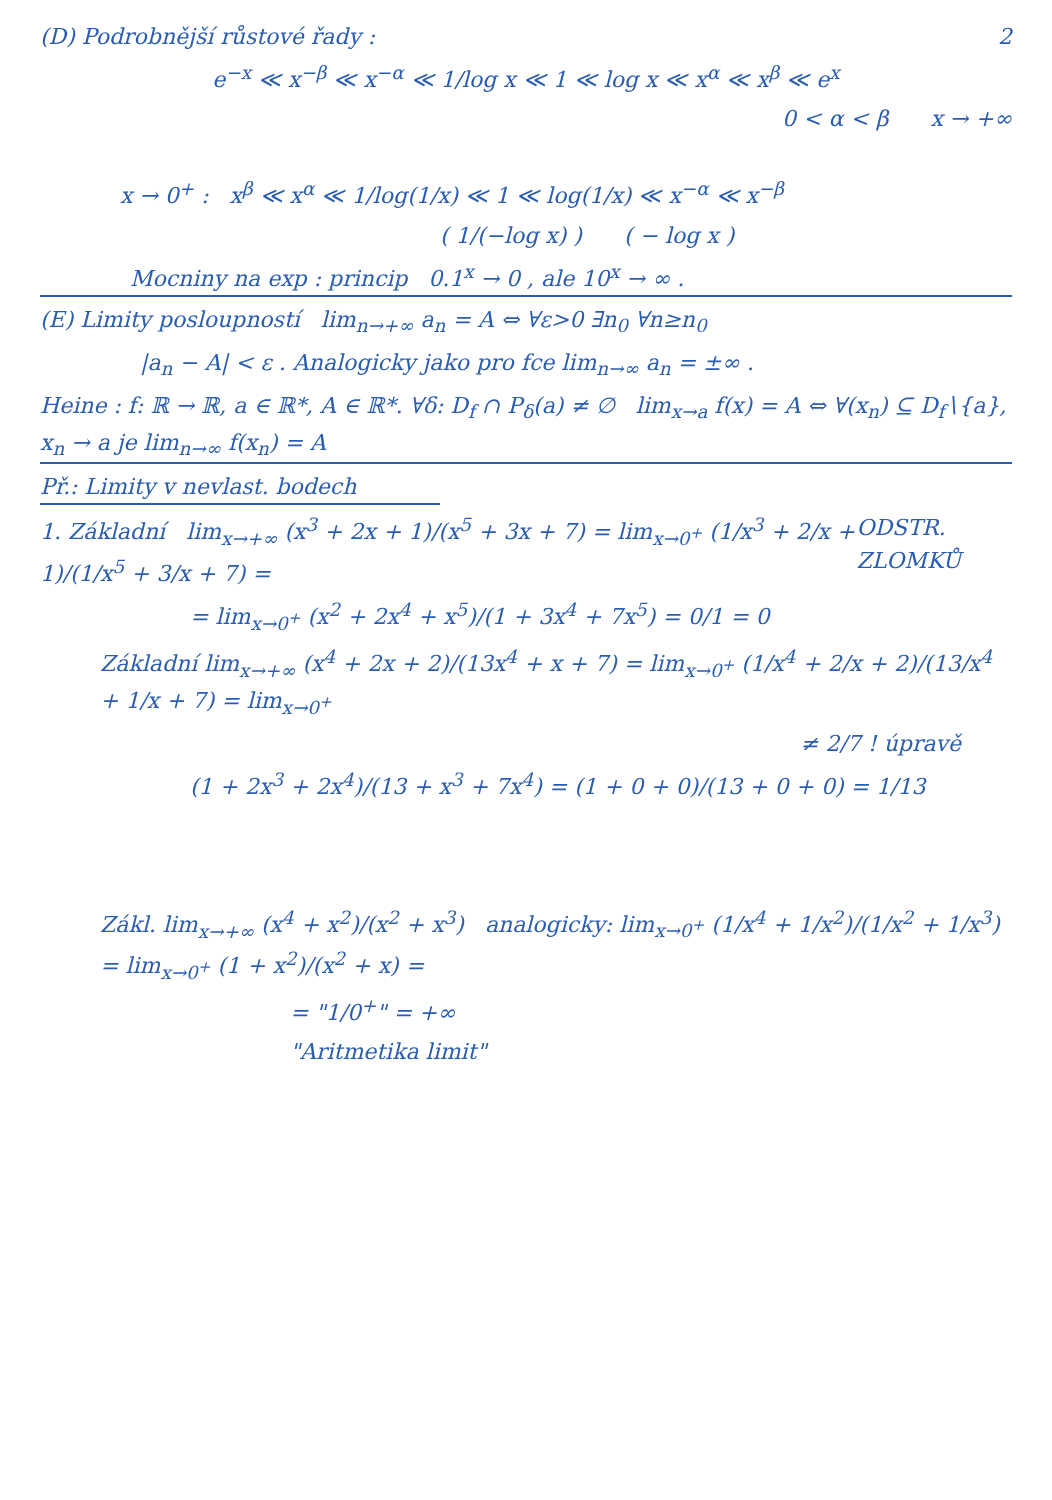(D) Podrobnější růstové řady : 2
e<sup>−x</sup> ≪ x<sup>−β</sup> ≪ x<sup>−α</sup> ≪ 1/log x ≪ 1 ≪ log x ≪ x<sup>α</sup> ≪ x<sup>β</sup> ≪ e<sup>x</sup>
0 < α < β x → +∞
x → 0<sup>+</sup> : x<sup>β</sup> ≪ x<sup>α</sup> ≪ 1/log(1/x) ≪ 1 ≪ log(1/x) ≪ x<sup>−α</sup> ≪ x<sup>−β</sup>
( 1/(−log x) ) ( − log x )
Mocniny na exp : princip 0.1<sup>x</sup> → 0 , ale 10<sup>x</sup> → ∞ .
(E) Limity posloupností lim<sub>n→+∞</sub> a<sub>n</sub> = A ⇔ ∀ε>0 ∃n<sub>0</sub> ∀n≥n<sub>0</sub>
|a<sub>n</sub> − A| < ε . Analogicky jako pro fce lim<sub>n→∞</sub> a<sub>n</sub> = ±∞ .
Heine : f: ℝ → ℝ, a ∈ ℝ*, A ∈ ℝ*. ∀δ: D<sub>f</sub> ∩ P<sub>δ</sub>(a) ≠ ∅ lim<sub>x→a</sub> f(x) = A ⇔ ∀(x<sub>n</sub>) ⊆ D<sub>f</sub>∖{a}, x<sub>n</sub> → a je lim<sub>n→∞</sub> f(x<sub>n</sub>) = A
Př.: Limity v nevlast. bodech
1. Základní lim<sub>x→+∞</sub> (x<sup>3</sup> + 2x + 1)/(x<sup>5</sup> + 3x + 7) = lim<sub>x→0<sup>+</sup></sub> (1/x<sup>3</sup> + 2/x + 1)/(1/x<sup>5</sup> + 3/x + 7) = ODSTR. ZLOMKŮ
= lim<sub>x→0<sup>+</sup></sub> (x<sup>2</sup> + 2x<sup>4</sup> + x<sup>5</sup>)/(1 + 3x<sup>4</sup> + 7x<sup>5</sup>) = 0/1 = 0
Základní lim<sub>x→+∞</sub> (x<sup>4</sup> + 2x + 2)/(13x<sup>4</sup> + x + 7) = lim<sub>x→0<sup>+</sup></sub> (1/x<sup>4</sup> + 2/x + 2)/(13/x<sup>4</sup> + 1/x + 7) = lim<sub>x→0<sup>+</sup></sub>
≠ 2/7 ! úpravě
(1 + 2x<sup>3</sup> + 2x<sup>4</sup>)/(13 + x<sup>3</sup> + 7x<sup>4</sup>) = (1 + 0 + 0)/(13 + 0 + 0) = 1/13
Zákl. lim<sub>x→+∞</sub> (x<sup>4</sup> + x<sup>2</sup>)/(x<sup>2</sup> + x<sup>3</sup>) analogicky: lim<sub>x→0<sup>+</sup></sub> (1/x<sup>4</sup> + 1/x<sup>2</sup>)/(1/x<sup>2</sup> + 1/x<sup>3</sup>) = lim<sub>x→0<sup>+</sup></sub> (1 + x<sup>2</sup>)/(x<sup>2</sup> + x) =
= "1/0<sup>+</sup>" = +∞
"Aritmetika limit"